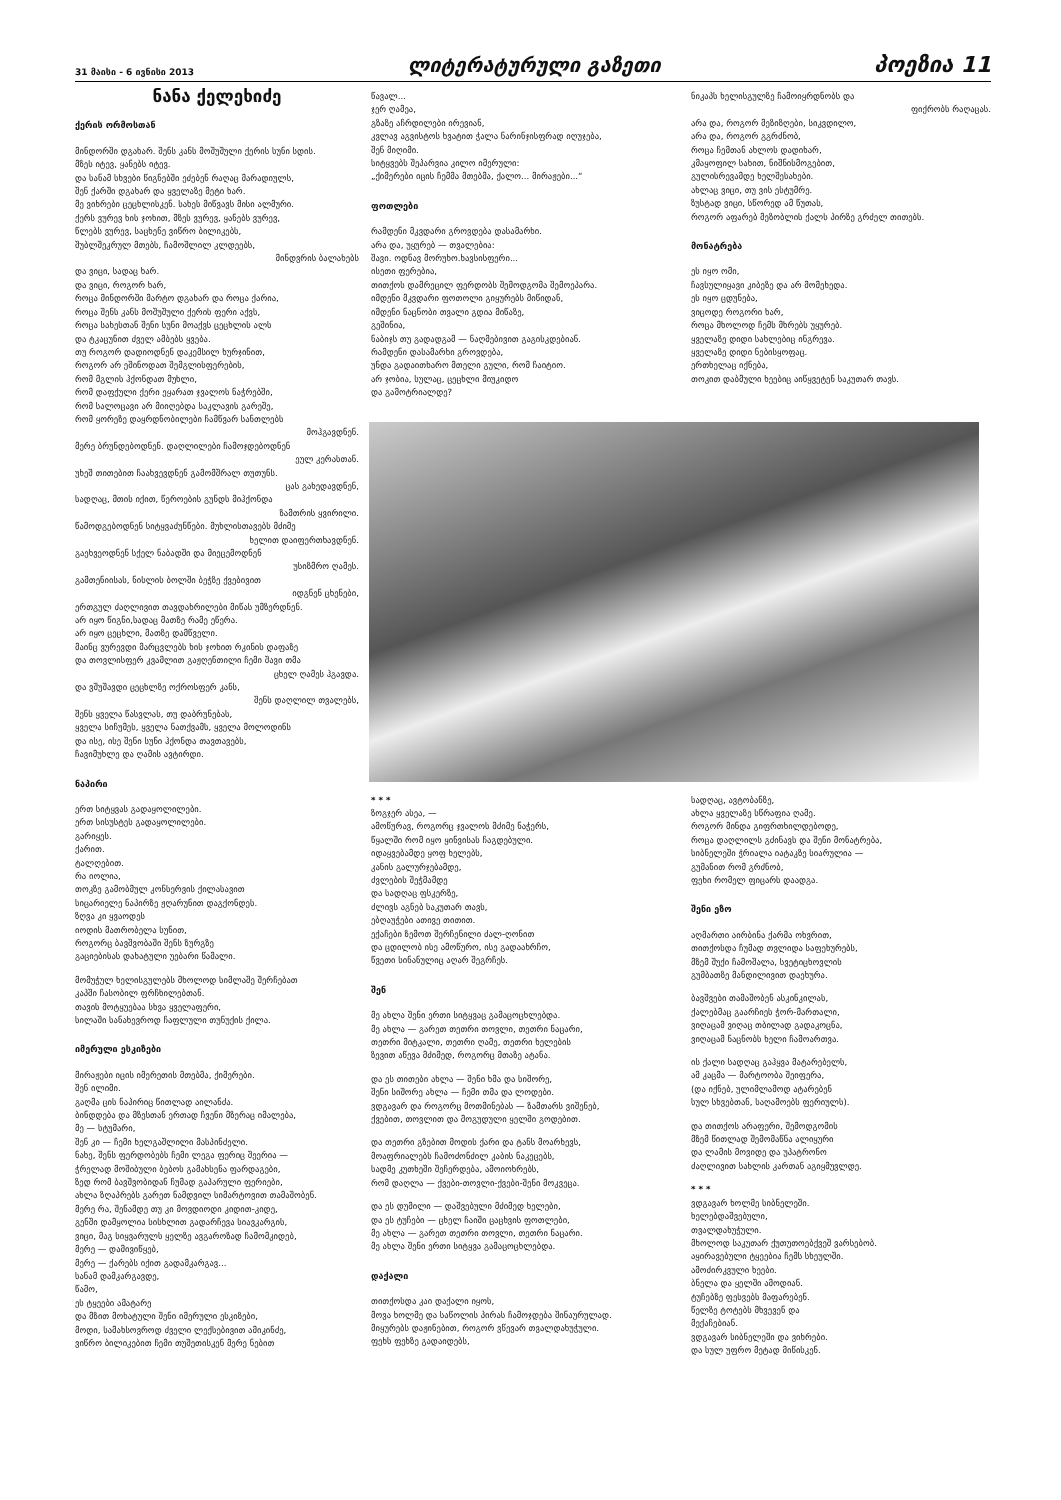31 მაისი - 6 ივნისი 2013 ლიტერატურული გაზეთი პოეზია 11
ნანა ქელეხიძე
ქერის ორმოსთან
მინდორში დგახარ. შენს კანს მოშუშული ქერის სუნი სდის.
მზეს იტევ, ყანებს იტევ.
და სანამ სხვები წიგნებში ეძებენ რაღაც მარადიულს,
შენ ქარში დგახარ და ყველაზე მეტი ხარ.
მე ვიხრები ცეცხლისკენ. სახეს მიწვავს მისი ალმური.
ქერს ვურევ ხის ჯოხით, მზეს ვურევ, ყანებს ვურევ,
წლებს ვურევ, საცხენე ვიწრო ბილიკებს,
შუბლშეკრულ მთებს, ჩამოშლილ კლდეებს,
მინდვრის ბალახებს
და ვიცი, სადაც ხარ.
და ვიცი, როგორ ხარ,
როცა მინდორში მარტო დგახარ და როცა ქარია,
როცა შენს კანს მოშუშული ქერის ფერი აქვს,
როცა სახესთან შენი სუნი მოაქვს ცეცხლის ალს
და ტკაცუნით ძველ ამბებს ყვება.
თუ როგორ დადიოდნენ დაკემსილ ხურჯინით,
როგორ არ ეშინოდათ შემგლისფერების,
რომ მგლის ჰქონდათ მუხლი,
რომ დაფქული ქერი ეყარათ ჯვალოს ნაჭრებში,
რომ სალოცავი არ მიიღებდა საკლავის გარეშე,
რომ ყორეზე დაყრდნობილები ჩამწვარ სანთლებს
მოჰგავდნენ.
მერე ბრუნდებოდნენ. დაღლილები ჩამოჯდებოდნენ
ეულ კერასთან.
უხეშ თითებით ჩაახვევდნენ გამომშრალ თუთუნს.
ცას გახედავდნენ,
სადღაც, მთის იქით, წეროების გუნდს მიჰქონდა
ზამთრის ყვირილი.
წამოდგებოდნენ სიტყვაძუნწები. მუხლისთავებს მძიმე
ხელით დაიფერთხავდნენ.
გაეხვეოდნენ სქელ ნაბადში და მიეცემოდნენ
უსიზმრო ღამეს.
გამთენიისას, ნისლის ბოლში ბეჭზე ქვებივით
იდგნენ ცხენები,
ერთგულ ძაღლივით თავდახრილები მიწას უმზერდნენ.
არ იყო წიგნი,სადაც მათზე რამე ეწერა.
არ იყო ცეცხლი, მათზე დამწველი.
მაინც ვურევდი მარცვლებს ხის ჯოხით რკინის დაფაზე
და თოვლისფერ კვამლით გაჟღენთილი ჩემი შავი თმა
ცხელ ღამეს ჰგავდა.
და ვშუშავდი ცეცხლზე ოქროსფერ კანს,
შენს დაღლილ თვალებს,
შენს ყველა წასვლას, თუ დაბრუნებას,
ყველა სიჩუმეს, ყველა ნათქვამს, ყველა მოლოდინს
და ისე, ისე შენი სუნი ჰქონდა თავთავებს,
ჩავიმუხლე და ღამის ავტირდი.
ნაპირი
ერთ სიტყვას გადაყოლილები.
ერთ სისუსტეს გადაყოლილები.
გარიყეს.
ქარით.
ტალღებით.
რა იოლია,
თოკზე გამობმულ კონსერვის ქილასავით
სიცარიელე ნაპირზე ჟღარუნით დაგქონდეს.
ზღვა კი ყვაოდეს
იოდის მათრობელა სუნით,
როგორც ბავშვობაში შენს ზურგზე
გაციებისას დახატული უებარი წამალი.
მომუჭულ ხელისგულებს მხოლოდ სიმლაშე შერჩებათ
კაპში ჩასობილ ფრჩხილებთან.
თავის მოტყუებაა სხვა ყველაფერი,
სილაში სანახევროდ ჩაფლული თუნუქის ქილა.
იმერული ესკიზები
მირაჟები იცის იმერეთის მთებმა, ქიმერები.
შენ ილიმი.
გაღმა ცის ნაპირიც წითლად აილანძა.
ბინდდება და მზესთან ერთად ჩვენი მზერაც იმალება,
მე — სტუმარი,
შენ კი — ჩემი ხელგაშლილი მასპინძელი.
ნახე, შენს ფერდობებს ჩემი ლეგა ფერიც შეერია —
ჭრელად მოშიბული ბებოს გამახსენა ფარდაგები,
ზედ რომ ბავშვობიდან ჩუმად გაპარული ფერიები,
ახლა ზღაპრებს გარეთ ნამდვილ სიმარტოვით თამაშობენ.
მერე რა, შენამდე თუ კი მოვდიოდი კიდით-კიდე,
გენში დამყოლია სისხლით გადარჩევა სიავკარგის,
ვიცი, მაგ სიყვარულს ყელზე ავგაროზად ჩამომკიდებ,
მერე — დამივიწყებ,
მერე — ქარებს იქით გადამკარგავ...
სანამ დამკარგავდე,
წამო,
ეს ტყეები ამატარე
და მზით მოხატული შენი იმერული ესკიზები,
მოდი, სამახსოვროდ ძველი ლექსებივით ამიკინძე,
ვიწრო ბილიკებით ჩემი თუშეთისკენ მერე ნებით
წავალ...
ჯერ ღამეა,
გზაზე აჩრდილები ირევიან,
კვლავ აგვისტოს ხვატით ჭალა ნარინჯისფრად იღუჯება,
შენ მიღიმი.
სიტყვებს შეპარვია კილო იმერული:
„ქიმერები იცის ჩემმა მთებმა, ქალო... მირაჟები...“
ფოთლები
რამდენი მკვდარი გროვდება დასამარხი.
არა და, უყურებ — თვალებია:
შავი. ოდნავ მორუხო.ხავსისფერი...
ისეთი ფერებია,
თითქოს დამრეცილ ფერდობს შემოდგომა შემოეპარა.
იმდენი მკვდარი ფოთოლი გიყურებს მიწიდან,
იმდენი ნაცნობი თვალი გდია მიწაზე,
გეშინია,
ნაბიჯს თუ გადადგამ — ნაღმებივით გაგისკდებიან.
რამდენი დასამარხი გროვდება,
უნდა გადაითხარო მთელი გული, რომ ჩაიტიო.
არ ჯობია, სულაც, ცეცხლი მიუკიდო
და გამოტრიალდე?
ნიკაპს ხელისგულზე ჩამოიყრდნობს და
ფიქრობს რაღაცას.
არა და, როგორ მეზიზღები, სიკვდილო,
არა და, როგორ გგრძნობ,
როცა ჩემთან ახლოს დადიხარ,
კმაყოფილ სახით, ნიშნისმოგებით,
გულისრევამდე ხელშესახები.
ახლაც ვიცი, თუ ვის ესტუმრე.
ზუსტად ვიცი, სწორედ ამ წუთას,
როგორ აფარებ მეზობლის ქალს პირზე გრძელ თითებს.
მონატრება
ეს იყო ომი,
ჩავსულიყავი კიბეზე და არ მომეხედა.
ეს იყო ცდუნება,
ვიცოდე როგორი ხარ,
როცა მხოლოდ ჩემს მხრებს უყურებ.
ყველაზე დიდი სახლებიც ინგრევა.
ყველაზე დიდი ნებისყოფაც.
ერთხელაც იქნება,
თოკით დაბმული ხეებიც აიწყვეტენ საკუთარ თავს.
* * *
ზოგჯერ ასეა, —
ამოწურავ, როგორც ჯვალოს მძიმე ნაჭერს,
წყალში რომ იყო ყინვისას ჩაგდებული.
იდაყვებამდე ყოფ ხელებს,
კანის გალურჯებამდე,
ძვლების შეჭმამდე
და სადღაც ფსკერზე,
ძლივს აგნებ საკუთარ თავს,
ებღაუჭები ათივე თითით.
ექაჩები ზემოთ შერჩენილი ძალ-ღონით
და ცდილობ ისე ამოწურო, ისე გადაახრჩო,
წვეთი სინანულიც აღარ შეგრჩეს.
შენ
მე ახლა შენი ერთი სიტყვაც გამაცოცხლებდა.
მე ახლა — გარეთ თეთრი თოვლი, თეთრი ნაცარი,
თეთრი მიტკალი, თეთრი ღამე, თეთრი ხელების
ზევით აწევა მძიმედ, როგორც მთაზე ატანა.
და ეს თითები ახლა — შენი ხმა და სიშორე,
შენი სიშორე ახლა — ჩემი თმა და ლოდები.
ვდგავარ და როგორც მოთმინებას — ზამთარს ვიშენებ,
ქვებით, თოვლით და მოგუდული ყელში გოდებით.
და თეთრი გზებით მოდის ქარი და ტანს მოარხევს,
მოაფრიალებს ჩამოძონძილ კაბის ნაკეცებს,
სადმე კუთხეში შეჩერდება, ამოიოხრებს,
რომ დაღლა — ქვები-თოვლი-ქვები-შენი მოკვეცა.
და ეს დუმილი — დაშვებული მძიმედ ხელები,
და ეს ტუჩები — ცხელ ჩაიში ცაცხვის ფოთლები,
მე ახლა — გარეთ თეთრი თოვლი, თეთრი ნაცარი.
მე ახლა შენი ერთი სიტყვა გამაცოცხლებდა.
დაქალი
თითქოსდა კაი დაქალი იყოს,
მოვა ხოლმე და საწოლის პირას ჩამოჯდება შინაურულად.
მიყურებს დაჟინებით, როგორ ვწევარ თვალდახუჭული.
ფეხს ფეხზე გადაიდებს,
სადღაც, ავტობანზე,
ახლა ყველაზე სწრაფია ღამე.
როგორ მინდა გიფრთხილდებოდე,
როცა დაღლილს გძინავს და შენი მონატრება,
სიბნელეში ჭრიალა იატაკზე სიარულია —
გუმანით რომ გრძნობ,
ფეხი რომელ ფიცარს დაადგა.
შენი ეზო
აღმართი აირბინა ქარმა ოხვრით,
თითქოსდა ჩუმად თვლიდა საფეხურებს,
მზემ შუქი ჩამოშალა, სვეტიცხოვლის
გუმბათზე მანდილივით დაეხურა.
ბავშვები თამაშობენ ასკინკილას,
ქალებმაც გაარჩიეს ჭორ-მართალი,
ვიღაცამ ვიღაც თბილად გადაკოცნა,
ვიღაცამ ნაცნობს ხელი ჩამოართვა.
ის ქალი სადღაც გაჰყვა მატარებელს,
ამ კაცმა — მარტოობა შეიფერა,
(და იქნებ, ულიმლამოდ ატარებენ
სულ სხვებთან, საღამოებს ფერიულს).
და თითქოს არაფერი, შემოდგომის
მზემ წითლად შემომაწნა ალიყური
და ლამის მოვიდე და უპატრონო
ძაღლივით სახლის კართან აგიყმუვლდე.
* * *
ვდგავარ ხოლმე სიბნელეში.
ხელებდაშვებული,
თვალდახუჭული.
მხოლოდ საკუთარ ქუთუთოებქვეშ ვარსებობ.
აყირავებული ტყეებია ჩემს სხეულში.
ამოძირკვული ხეები.
ბნელა და ყელში ამოდიან.
ტუჩებზე ფესვებს მაფარებენ.
წელზე ტოტებს მხვევენ და
მექაჩებიან.
ვდგავარ სიბნელეში და ვიხრები.
და სულ უფრო მეტად მიწისკენ.